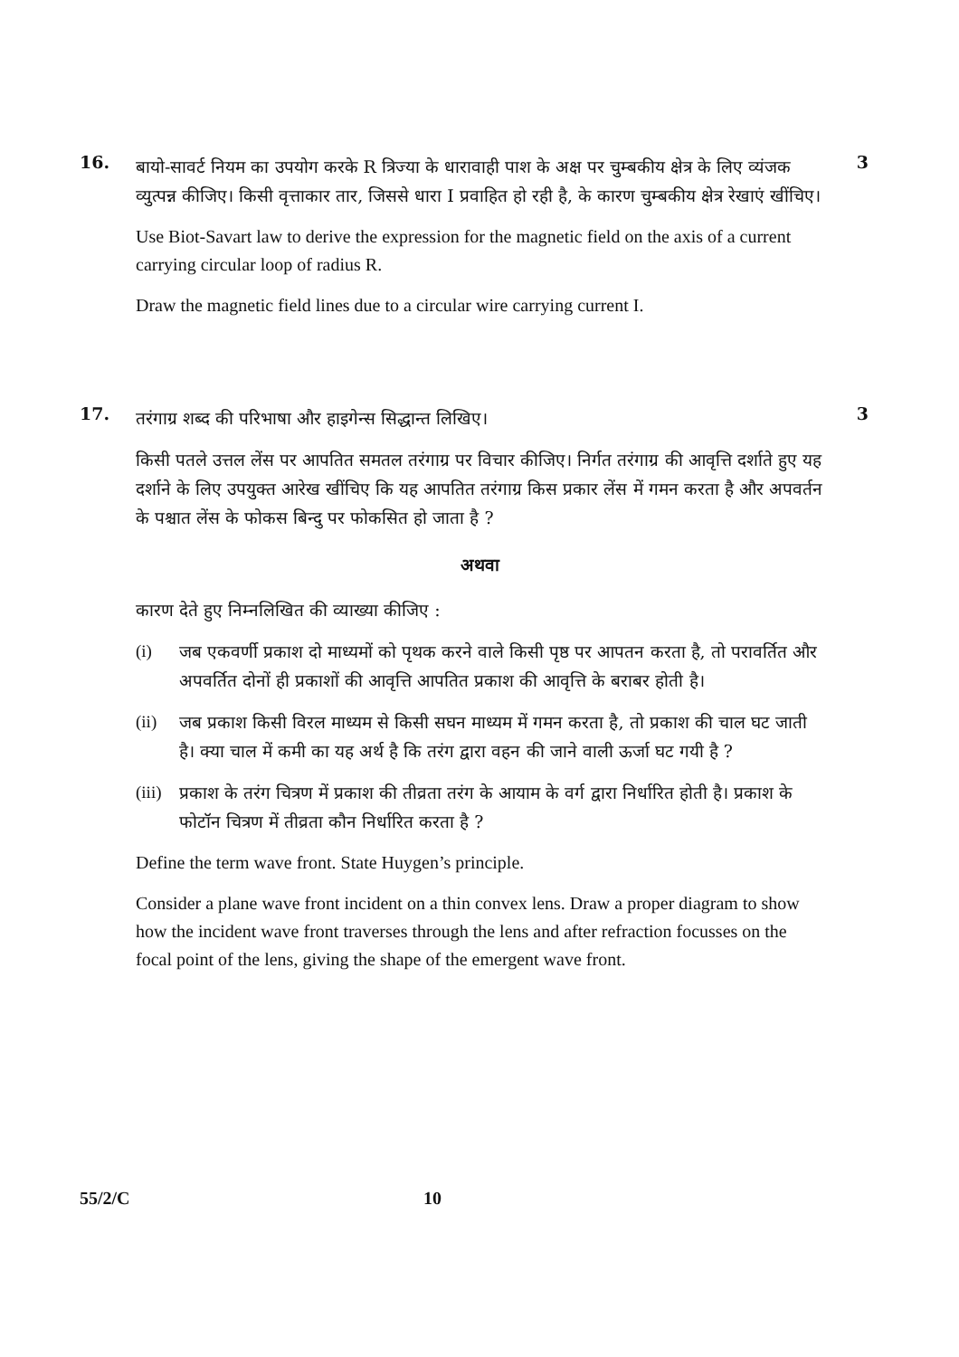16.
बायो-सावर्ट नियम का उपयोग करके R त्रिज्या के धारावाही पाश के अक्ष पर चुम्बकीय क्षेत्र के लिए व्यंजक व्युत्पन्न कीजिए। किसी वृत्ताकार तार, जिससे धारा I प्रवाहित हो रही है, के कारण चुम्बकीय क्षेत्र रेखाएं खींचिए।
Use Biot-Savart law to derive the expression for the magnetic field on the axis of a current carrying circular loop of radius R.
Draw the magnetic field lines due to a circular wire carrying current I.
3
17.
तरंगाग्र शब्द की परिभाषा और हाइगेन्स सिद्धान्त लिखिए।
किसी पतले उत्तल लेंस पर आपतित समतल तरंगाग्र पर विचार कीजिए। निर्गत तरंगाग्र की आवृत्ति दर्शाते हुए यह दर्शाने के लिए उपयुक्त आरेख खींचिए कि यह आपतित तरंगाग्र किस प्रकार लेंस में गमन करता है और अपवर्तन के पश्चात लेंस के फोकस बिन्दु पर फोकसित हो जाता है ?
अथवा
कारण देते हुए निम्नलिखित की व्याख्या कीजिए :
(i) जब एकवर्णी प्रकाश दो माध्यमों को पृथक करने वाले किसी पृष्ठ पर आपतन करता है, तो परावर्तित और अपवर्तित दोनों ही प्रकाशों की आवृत्ति आपतित प्रकाश की आवृत्ति के बराबर होती है।
(ii) जब प्रकाश किसी विरल माध्यम से किसी सघन माध्यम में गमन करता है, तो प्रकाश की चाल घट जाती है। क्या चाल में कमी का यह अर्थ है कि तरंग द्वारा वहन की जाने वाली ऊर्जा घट गयी है ?
(iii)
प्रकाश के तरंग चित्रण में प्रकाश की तीव्रता तरंग के आयाम के वर्ग द्वारा निर्धारित होती है। प्रकाश के फोटॉन चित्रण में तीव्रता कौन निर्धारित करता है ?
Define the term wave front. State Huygen’s principle.
Consider a plane wave front incident on a thin convex lens. Draw a proper diagram to show how the incident wave front traverses through the lens and after refraction focusses on the focal point of the lens, giving the shape of the emergent wave front.
3
55/2/C 10